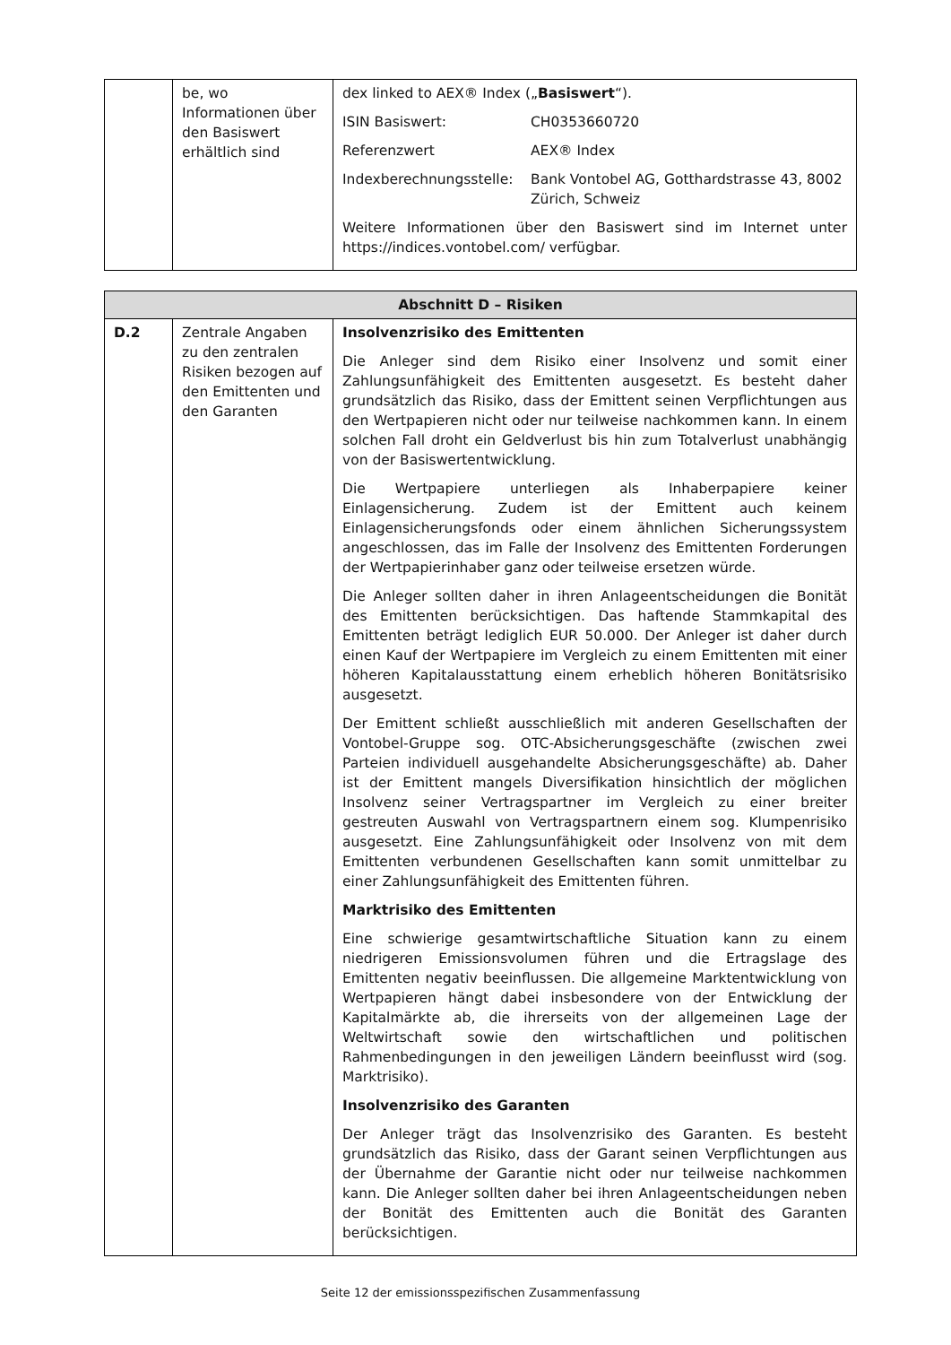| | be, wo Informationen über den Basiswert erhältlich sind | dex linked to AEX® Index („ Basiswert “). / ISIN Basiswert: / CH0353660720 / / Referenzwert / AEX® Index / / Indexberechnungsstelle: / Bank Vontobel AG, Gotthardstrasse 43, 8002 Zürich, Schweiz / Weitere Informationen über den Basiswert sind im Internet unter https://indices.vontobel.com/ verfügbar. |
| Abschnitt D – Risiken | | |
| --- | --- | --- |
| D.2 | Zentrale Angaben zu den zentralen Risiken bezogen auf den Emittenten und den Garanten | Insolvenzrisiko des Emittenten Die Anleger sind dem Risiko einer Insolvenz und somit einer Zahlungsunfähigkeit des Emittenten ausgesetzt. Es besteht daher grundsätzlich das Risiko, dass der Emittent seinen Verpflichtungen aus den Wertpapieren nicht oder nur teilweise nachkommen kann. In einem solchen Fall droht ein Geldverlust bis hin zum Totalverlust unabhängig von der Basiswertentwicklung. Die Wertpapiere unterliegen als Inhaberpapiere keiner Einlagensicherung. Zudem ist der Emittent auch keinem Einlagensicherungsfonds oder einem ähnlichen Sicherungssystem angeschlossen, das im Falle der Insolvenz des Emittenten Forderungen der Wertpapierinhaber ganz oder teilweise ersetzen würde. Die Anleger sollten daher in ihren Anlageentscheidungen die Bonität des Emittenten berücksichtigen. Das haftende Stammkapital des Emittenten beträgt lediglich EUR 50.000. Der Anleger ist daher durch einen Kauf der Wertpapiere im Vergleich zu einem Emittenten mit einer höheren Kapitalausstattung einem erheblich höheren Bonitätsrisiko ausgesetzt. Der Emittent schließt ausschließlich mit anderen Gesellschaften der Vontobel-Gruppe sog. OTC-Absicherungsgeschäfte (zwischen zwei Parteien individuell ausgehandelte Absicherungsgeschäfte) ab. Daher ist der Emittent mangels Diversifikation hinsichtlich der möglichen Insolvenz seiner Vertragspartner im Vergleich zu einer breiter gestreuten Auswahl von Vertragspartnern einem sog. Klumpenrisiko ausgesetzt. Eine Zahlungsunfähigkeit oder Insolvenz von mit dem Emittenten verbundenen Gesellschaften kann somit unmittelbar zu einer Zahlungsunfähigkeit des Emittenten führen. Marktrisiko des Emittenten Eine schwierige gesamtwirtschaftliche Situation kann zu einem niedrigeren Emissionsvolumen führen und die Ertragslage des Emittenten negativ beeinflussen. Die allgemeine Marktentwicklung von Wertpapieren hängt dabei insbesondere von der Entwicklung der Kapitalmärkte ab, die ihrerseits von der allgemeinen Lage der Weltwirtschaft sowie den wirtschaftlichen und politischen Rahmenbedingungen in den jeweiligen Ländern beeinflusst wird (sog. Marktrisiko). Insolvenzrisiko des Garanten Der Anleger trägt das Insolvenzrisiko des Garanten. Es besteht grundsätzlich das Risiko, dass der Garant seinen Verpflichtungen aus der Übernahme der Garantie nicht oder nur teilweise nachkommen kann. Die Anleger sollten daher bei ihren Anlageentscheidungen neben der Bonität des Emittenten auch die Bonität des Garanten berücksichtigen. |
Seite 12 der emissionsspezifischen Zusammenfassung